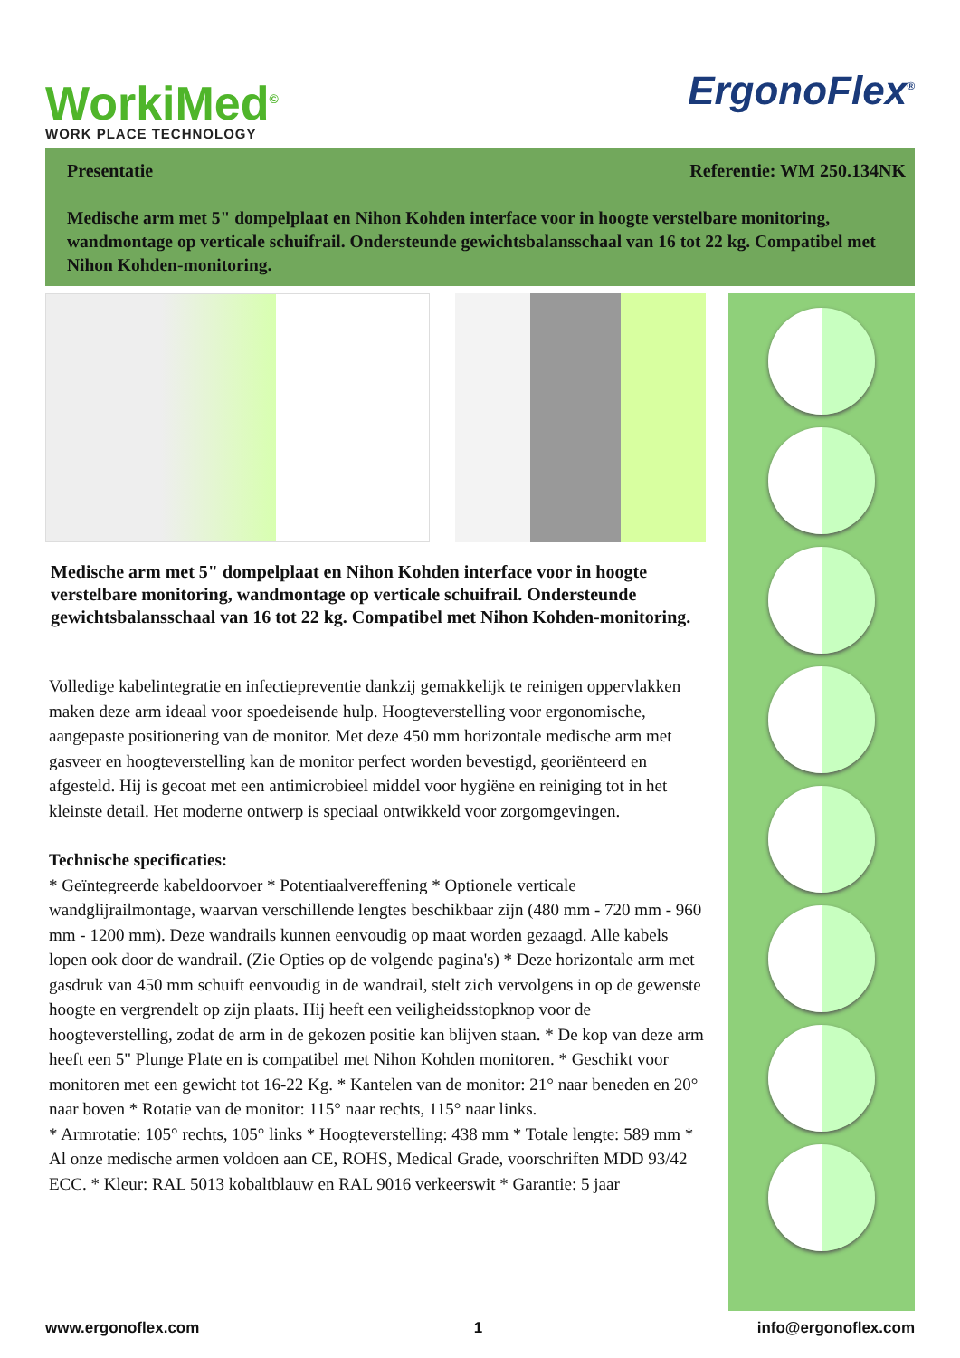WorkiMed<sup>©</sup>
WORK PLACE TECHNOLOGY
ErgonoFlex<sup>®</sup>
Presentatie Referentie: WM 250.134NK
Medische arm met 5" dompelplaat en Nihon Kohden interface voor in hoogte verstelbare monitoring, wandmontage op verticale schuifrail. Ondersteunde gewichtsbalansschaal van 16 tot 22 kg. Compatibel met Nihon Kohden-monitoring.
Medische arm met 5" dompelplaat en Nihon Kohden interface voor in hoogte verstelbare monitoring, wandmontage op verticale schuifrail. Ondersteunde gewichtsbalansschaal van 16 tot 22 kg. Compatibel met Nihon Kohden-monitoring.
Volledige kabelintegratie en infectiepreventie dankzij gemakkelijk te reinigen oppervlakken maken deze arm ideaal voor spoedeisende hulp. Hoogteverstelling voor ergonomische, aangepaste positionering van de monitor. Met deze 450 mm horizontale medische arm met gasveer en hoogteverstelling kan de monitor perfect worden bevestigd, georiënteerd en afgesteld. Hij is gecoat met een antimicrobieel middel voor hygiëne en reiniging tot in het kleinste detail. Het moderne ontwerp is speciaal ontwikkeld voor zorgomgevingen.
Technische specificaties:
* Geïntegreerde kabeldoorvoer * Potentiaalvereffening * Optionele verticale wandglijrailmontage, waarvan verschillende lengtes beschikbaar zijn (480 mm - 720 mm - 960 mm - 1200 mm). Deze wandrails kunnen eenvoudig op maat worden gezaagd. Alle kabels lopen ook door de wandrail. (Zie Opties op de volgende pagina's) * Deze horizontale arm met gasdruk van 450 mm schuift eenvoudig in de wandrail, stelt zich vervolgens in op de gewenste hoogte en vergrendelt op zijn plaats. Hij heeft een veiligheidsstopknop voor de hoogteverstelling, zodat de arm in de gekozen positie kan blijven staan. * De kop van deze arm heeft een 5" Plunge Plate en is compatibel met Nihon Kohden monitoren. * Geschikt voor monitoren met een gewicht tot 16-22 Kg. * Kantelen van de monitor: 21° naar beneden en 20° naar boven * Rotatie van de monitor: 115° naar rechts, 115° naar links.
* Armrotatie: 105° rechts, 105° links * Hoogteverstelling: 438 mm * Totale lengte: 589 mm * Al onze medische armen voldoen aan CE, ROHS, Medical Grade, voorschriften MDD 93/42 ECC. * Kleur: RAL 5013 kobaltblauw en RAL 9016 verkeerswit * Garantie: 5 jaar
www.ergonoflex.com 1 info@ergonoflex.com